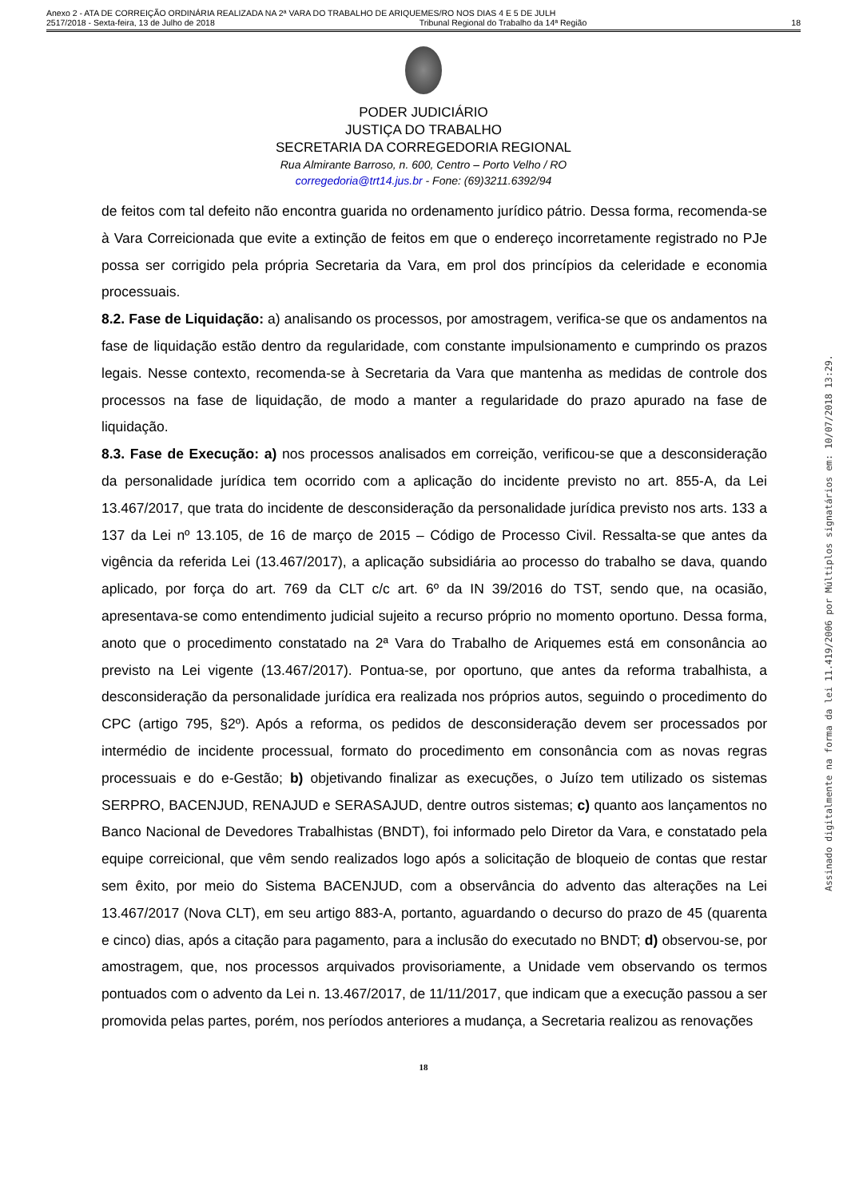Anexo 2 - ATA DE CORREIÇÃO ORDINÁRIA REALIZADA NA 2ª VARA DO TRABALHO DE ARIQUEMES/RO NOS DIAS 4 E 5 DE JULH
2517/2018 - Sexta-feira, 13 de Julho de 2018 Tribunal Regional do Trabalho da 14ª Região 18
PODER JUDICIÁRIO
JUSTIÇA DO TRABALHO
SECRETARIA DA CORREGEDORIA REGIONAL
Rua Almirante Barroso, n. 600, Centro – Porto Velho / RO
corregedoria@trt14.jus.br - Fone: (69)3211.6392/94
de feitos com tal defeito não encontra guarida no ordenamento jurídico pátrio. Dessa forma, recomenda-se à Vara Correicionada que evite a extinção de feitos em que o endereço incorretamente registrado no PJe possa ser corrigido pela própria Secretaria da Vara, em prol dos princípios da celeridade e economia processuais.
8.2. Fase de Liquidação: a) analisando os processos, por amostragem, verifica-se que os andamentos na fase de liquidação estão dentro da regularidade, com constante impulsionamento e cumprindo os prazos legais. Nesse contexto, recomenda-se à Secretaria da Vara que mantenha as medidas de controle dos processos na fase de liquidação, de modo a manter a regularidade do prazo apurado na fase de liquidação.
8.3. Fase de Execução: a) nos processos analisados em correição, verificou-se que a desconsideração da personalidade jurídica tem ocorrido com a aplicação do incidente previsto no art. 855-A, da Lei 13.467/2017, que trata do incidente de desconsideração da personalidade jurídica previsto nos arts. 133 a 137 da Lei nº 13.105, de 16 de março de 2015 – Código de Processo Civil. Ressalta-se que antes da vigência da referida Lei (13.467/2017), a aplicação subsidiária ao processo do trabalho se dava, quando aplicado, por força do art. 769 da CLT c/c art. 6º da IN 39/2016 do TST, sendo que, na ocasião, apresentava-se como entendimento judicial sujeito a recurso próprio no momento oportuno. Dessa forma, anoto que o procedimento constatado na 2ª Vara do Trabalho de Ariquemes está em consonância ao previsto na Lei vigente (13.467/2017). Pontua-se, por oportuno, que antes da reforma trabalhista, a desconsideração da personalidade jurídica era realizada nos próprios autos, seguindo o procedimento do CPC (artigo 795, §2º). Após a reforma, os pedidos de desconsideração devem ser processados por intermédio de incidente processual, formato do procedimento em consonância com as novas regras processuais e do e-Gestão; b) objetivando finalizar as execuções, o Juízo tem utilizado os sistemas SERPRO, BACENJUD, RENAJUD e SERASAJUD, dentre outros sistemas; c) quanto aos lançamentos no Banco Nacional de Devedores Trabalhistas (BNDT), foi informado pelo Diretor da Vara, e constatado pela equipe correicional, que vêm sendo realizados logo após a solicitação de bloqueio de contas que restar sem êxito, por meio do Sistema BACENJUD, com a observância do advento das alterações na Lei 13.467/2017 (Nova CLT), em seu artigo 883-A, portanto, aguardando o decurso do prazo de 45 (quarenta e cinco) dias, após a citação para pagamento, para a inclusão do executado no BNDT; d) observou-se, por amostragem, que, nos processos arquivados provisoriamente, a Unidade vem observando os termos pontuados com o advento da Lei n. 13.467/2017, de 11/11/2017, que indicam que a execução passou a ser promovida pelas partes, porém, nos períodos anteriores a mudança, a Secretaria realizou as renovações
18
Assinado digitalmente na forma da lei 11.419/2006 por Múltiplos signatários em: 10/07/2018 13:29.